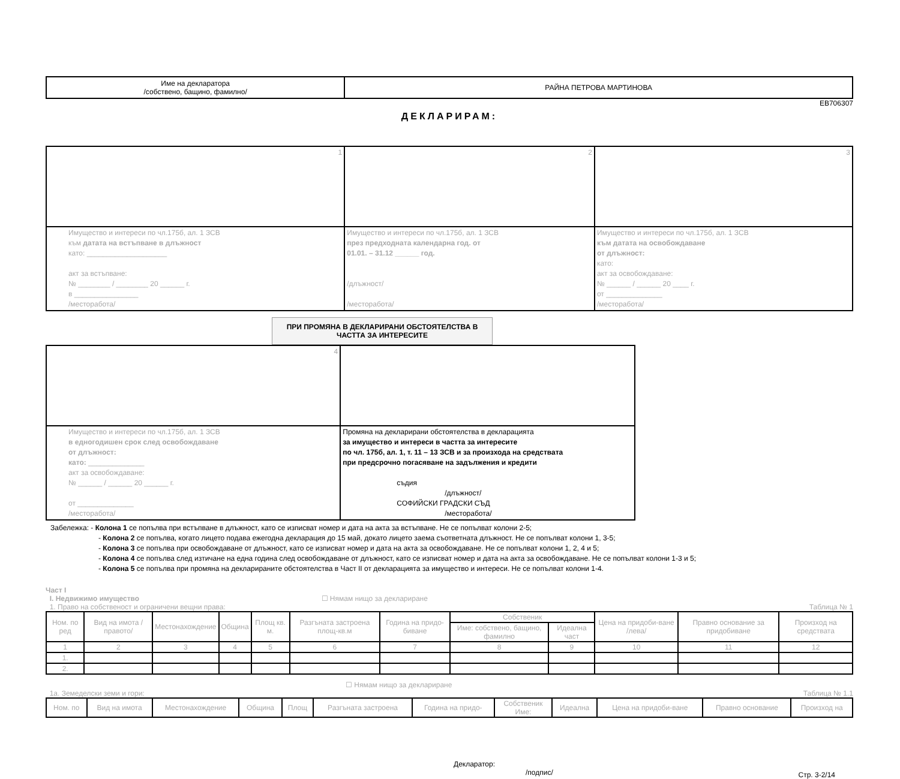| Име на декларатора /собствено, бащино, фамилно/ | РАЙНА ПЕТРОВА МАРТИНОВА |
ЕВ706307
ДЕКЛАРИРАМ:
| 1 | 2 | 3 |
| Имущество и интереси по чл.175б, ал. 1 ЗСВ към датата на встъпване в длъжност като: ____________________ акт за встъпване: № ________ / ________ 20 ______ г. в ________________ /месторабота/ | Имущество и интереси по чл.175б, ал. 1 ЗСВ през предходната календарна год. от 01.01. – 31.12 ______ год. /длъжност/ /месторабота/ | Имущество и интереси по чл.175б, ал. 1 ЗСВ към датата на освобождаване от длъжност: като: акт за освобождаване: № ______ / ______ 20 ____ г. от ______________ /месторабота/ |
ПРИ ПРОМЯНА В ДЕКЛАРИРАНИ ОБСТОЯТЕЛСТВА В ЧАСТТА ЗА ИНТЕРЕСИТЕ
| 4 | |
| Имущество и интереси по чл.175б, ал. 1 ЗСВ в едногодишен срок след освобождаване от длъжност: като: ______________ акт за освобождаване: № ______ / ______ 20 ______ г. от ______________ /месторабота/ | Промяна на декларирани обстоятелства в декларацията за имущество и интереси в частта за интересите по чл. 175б, ал. 1, т. 11 – 13 ЗСВ и за произхода на средствата при предсрочно погасяване на задължения и кредити съдия /длъжност/ СОФИЙСКИ ГРАДСКИ СЪД /месторабота/ |
Забележка: - Колона 1 се попълва при встъпване в длъжност, като се изписват номер и дата на акта за встъпване. Не се попълват колони 2-5;
- Колона 2 се попълва, когато лицето подава ежегодна декларация до 15 май, докато лицето заема съответната длъжност. Не се попълват колони 1, 3-5;
- Колона 3 се попълва при освобождаване от длъжност, като се изписват номер и дата на акта за освобождаване. Не се попълват колони 1, 2, 4 и 5;
- Колона 4 се попълва след изтичане на една година след освобождаване от длъжност, като се изписват номер и дата на акта за освобождаване. Не се попълват колони 1-3 и 5;
- Колона 5 се попълва при промяна на декларираните обстоятелства в Част II от декларацията за имущество и интереси. Не се попълват колони 1-4.
Част I
I. Недвижимо имущество ☐ Нямам нищо за деклариране
1. Право на собственост и ограничени вещни права: Таблица № 1
| Ном. по ред | Вид на имота /правото/ | Местонахождение | Община | Площ кв. м. | Разгъната застроена площ-кв.м | Година на придо-биване | Собственик | | Цена на придоби-ване /лева/ | Правно основание за придобиване | Произход на средствата |
| | | | | | | | Име: собствено, бащино, фамилно | Идеална част | | | |
| 1 | 2 | 3 | 4 | 5 | 6 | 7 | 8 | 9 | 10 | 11 | 12 |
| 1. | | | | | | | | | | | |
| 2. | | | | | | | | | | | |
☐ Нямам нищо за деклариране
1а. Земеделски земи и гори: Таблица № 1.1
| Ном. по | Вид на имота | Местонахождение | Община | Площ | Разгъната застроена | Година на придо- | Собственик Име: | Идеална | Цена на придоби-ване | Правно основание | Произход на |
Декларатор:
/подпис/ Стр. 3-2/14